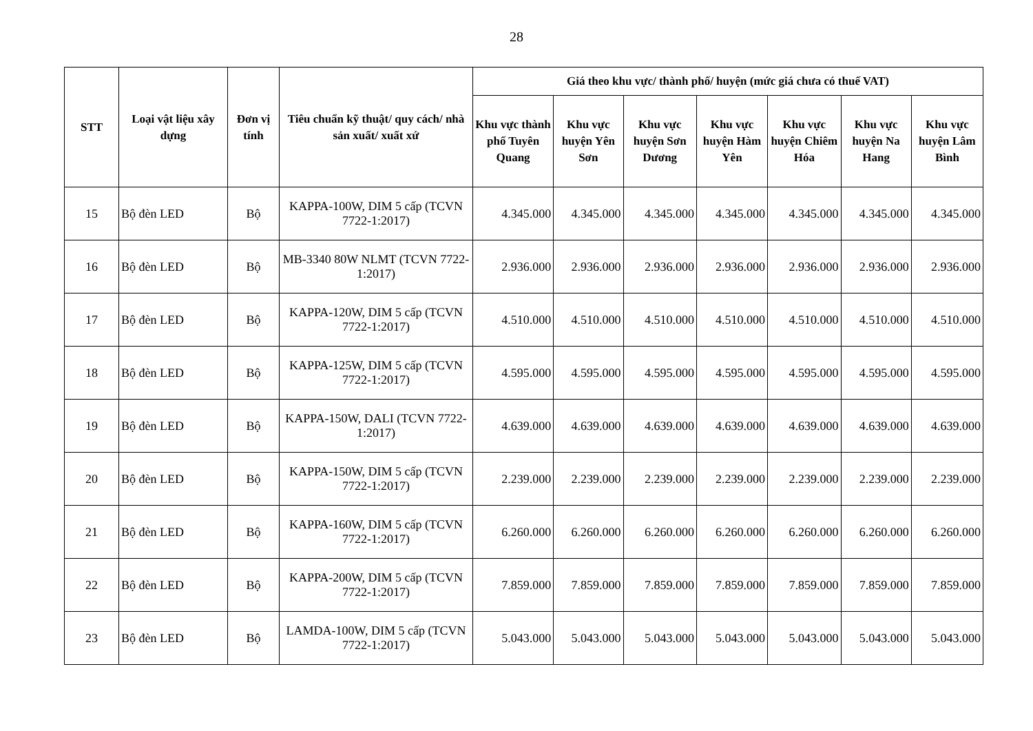28
| STT | Loại vật liệu xây dựng | Đơn vị tính | Tiêu chuẩn kỹ thuật/ quy cách/ nhà sản xuất/ xuất xứ | Giá theo khu vực/ thành phố/ huyện (mức giá chưa có thuế VAT) | | | | | | |
| --- | --- | --- | --- | --- | --- | --- | --- | --- | --- | --- |
| | | | | Khu vực thành phố Tuyên Quang | Khu vực huyện Yên Sơn | Khu vực huyện Sơn Dương | Khu vực huyện Hàm Yên | Khu vực huyện Chiêm Hóa | Khu vực huyện Na Hang | Khu vực huyện Lâm Bình |
| 15 | Bộ đèn LED | Bộ | KAPPA-100W, DIM 5 cấp (TCVN 7722-1:2017) | 4.345.000 | 4.345.000 | 4.345.000 | 4.345.000 | 4.345.000 | 4.345.000 | 4.345.000 |
| 16 | Bộ đèn LED | Bộ | MB-3340 80W NLMT (TCVN 7722-1:2017) | 2.936.000 | 2.936.000 | 2.936.000 | 2.936.000 | 2.936.000 | 2.936.000 | 2.936.000 |
| 17 | Bộ đèn LED | Bộ | KAPPA-120W, DIM 5 cấp (TCVN 7722-1:2017) | 4.510.000 | 4.510.000 | 4.510.000 | 4.510.000 | 4.510.000 | 4.510.000 | 4.510.000 |
| 18 | Bộ đèn LED | Bộ | KAPPA-125W, DIM 5 cấp (TCVN 7722-1:2017) | 4.595.000 | 4.595.000 | 4.595.000 | 4.595.000 | 4.595.000 | 4.595.000 | 4.595.000 |
| 19 | Bộ đèn LED | Bộ | KAPPA-150W, DALI (TCVN 7722-1:2017) | 4.639.000 | 4.639.000 | 4.639.000 | 4.639.000 | 4.639.000 | 4.639.000 | 4.639.000 |
| 20 | Bộ đèn LED | Bộ | KAPPA-150W, DIM 5 cấp (TCVN 7722-1:2017) | 2.239.000 | 2.239.000 | 2.239.000 | 2.239.000 | 2.239.000 | 2.239.000 | 2.239.000 |
| 21 | Bộ đèn LED | Bộ | KAPPA-160W, DIM 5 cấp (TCVN 7722-1:2017) | 6.260.000 | 6.260.000 | 6.260.000 | 6.260.000 | 6.260.000 | 6.260.000 | 6.260.000 |
| 22 | Bộ đèn LED | Bộ | KAPPA-200W, DIM 5 cấp (TCVN 7722-1:2017) | 7.859.000 | 7.859.000 | 7.859.000 | 7.859.000 | 7.859.000 | 7.859.000 | 7.859.000 |
| 23 | Bộ đèn LED | Bộ | LAMDA-100W, DIM 5 cấp (TCVN 7722-1:2017) | 5.043.000 | 5.043.000 | 5.043.000 | 5.043.000 | 5.043.000 | 5.043.000 | 5.043.000 |